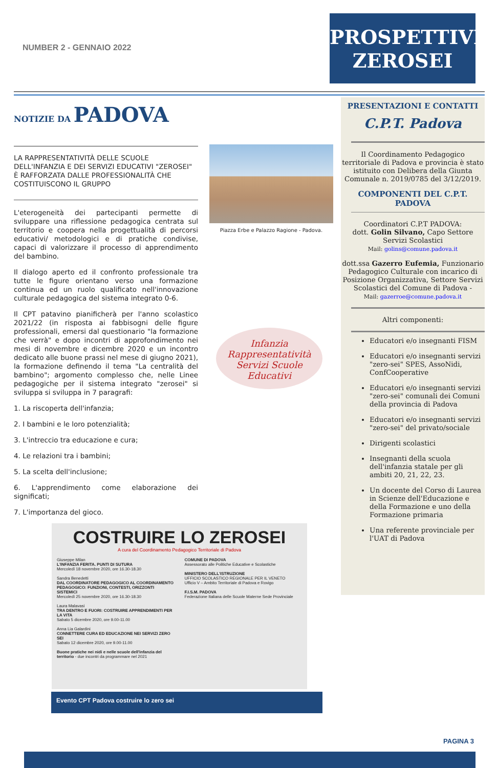NUMBER 2 - GENNAIO 2022
PROSPETTIVE ZEROSEI
NOTIZIE DA PADOVA
LA RAPPRESENTATIVITÀ DELLE SCUOLE DELL'INFANZIA E DEI SERVIZI EDUCATIVI "ZEROSEI" È RAFFORZATA DALLE PROFESSIONALITÀ CHE COSTITUISCONO IL GRUPPO
L'eterogeneità dei partecipanti permette di sviluppare una riflessione pedagogica centrata sul territorio e coopera nella progettualità di percorsi educativi/ metodologici e di pratiche condivise, capaci di valorizzare il processo di apprendimento del bambino.
Il dialogo aperto ed il confronto professionale tra tutte le figure orientano verso una formazione continua ed un ruolo qualificato nell'innovazione culturale pedagogica del sistema integrato 0-6.
Il CPT patavino pianificherà per l'anno scolastico 2021/22 (in risposta ai fabbisogni delle figure professionali, emersi dal questionario "la formazione che verrà" e dopo incontri di approfondimento nei mesi di novembre e dicembre 2020 e un incontro dedicato alle buone prassi nel mese di giugno 2021), la formazione definendo il tema "La centralità del bambino"; argomento complesso che, nelle Linee pedagogiche per il sistema integrato "zerosei" si sviluppa si sviluppa in 7 paragrafi:
1. La riscoperta dell'infanzia;
2. I bambini e le loro potenzialità;
3. L'intreccio tra educazione e cura;
4. Le relazioni tra i bambini;
5. La scelta dell'inclusione;
6. L'apprendimento come elaborazione dei significati;
7. L'importanza del gioco.
Piazza Erbe e Palazzo Ragione - Padova.
Infanzia
Rappresentatività
Servizi Scuole Educativi
PRESENTAZIONI E CONTATTI
C.P.T. Padova
Il Coordinamento Pedagogico territoriale di Padova e provincia è stato istituito con Delibera della Giunta Comunale n. 2019/0785 del 3/12/2019.
COMPONENTI DEL C.P.T. PADOVA
Coordinatori C.P.T PADOVA:
dott. Golin Silvano, Capo Settore Servizi Scolastici
Mail: golins@comune.padova.it
dott.ssa Gazerro Eufemia, Funzionario Pedagogico Culturale con incarico di Posizione Organizzativa, Settore Servizi Scolastici del Comune di Padova -
Mail: gazerroe@comune.padova.it
Altri componenti:
Educatori e/o insegnanti FISM
Educatori e/o insegnanti servizi "zero-sei" SPES, AssoNidi, ConfCooperative
Educatori e/o insegnanti servizi "zero-sei" comunali dei Comuni della provincia di Padova
Educatori e/o insegnanti servizi "zero-sei" del privato/sociale
Dirigenti scolastici
Insegnanti della scuola dell'infanzia statale per gli ambiti 20, 21, 22, 23.
Un docente del Corso di Laurea in Scienze dell'Educazione e della Formazione e uno della Formazione primaria
Una referente provinciale per l'UAT di Padova
COSTRUIRE LO ZEROSEI
A cura del Coordinamento Pedagogico Territoriale di Padova
Giuseppe Milan
L'INFANZIA FERITA. PUNTI DI SUTURA
Mercoledì 18 novembre 2020, ore 16.30-18.30
Sandra Benedetti
DAL COORDINATORE PEDAGOGICO AL COORDINAMENTO PEDAGOGICO: FUNZIONI, CONTESTI, ORIZZONTI SISTEMICI
Mercoledì 25 novembre 2020, ore 16.30-18.30
Laura Malavasi
TRA DENTRO E FUORI: COSTRUIRE APPRENDIMENTI PER LA VITA
Sabato 5 dicembre 2020, ore 9.00-11.00
Anna Lia Galardini
CONNETTERE CURA ED EDUCAZIONE NEI SERVIZI ZERO SEI
Sabato 12 dicembre 2020, ore 9.00-11.00
Buone pratiche nei nidi e nelle scuole dell'infanzia del territorio - due incontri da programmare nel 2021
COMUNE DI PADOVA
Assessorato alle Politiche Educative e Scolastiche
MINISTERO DELL'ISTRUZIONE
UFFICIO SCOLASTICO REGIONALE PER IL VENETO
Ufficio V – Ambito Territoriale di Padova e Rovigo
F.I.S.M. PADOVA
Federazione Italiana delle Scuole Materne Sede Provinciale
Evento CPT Padova costruire lo zero sei
PAGINA 3